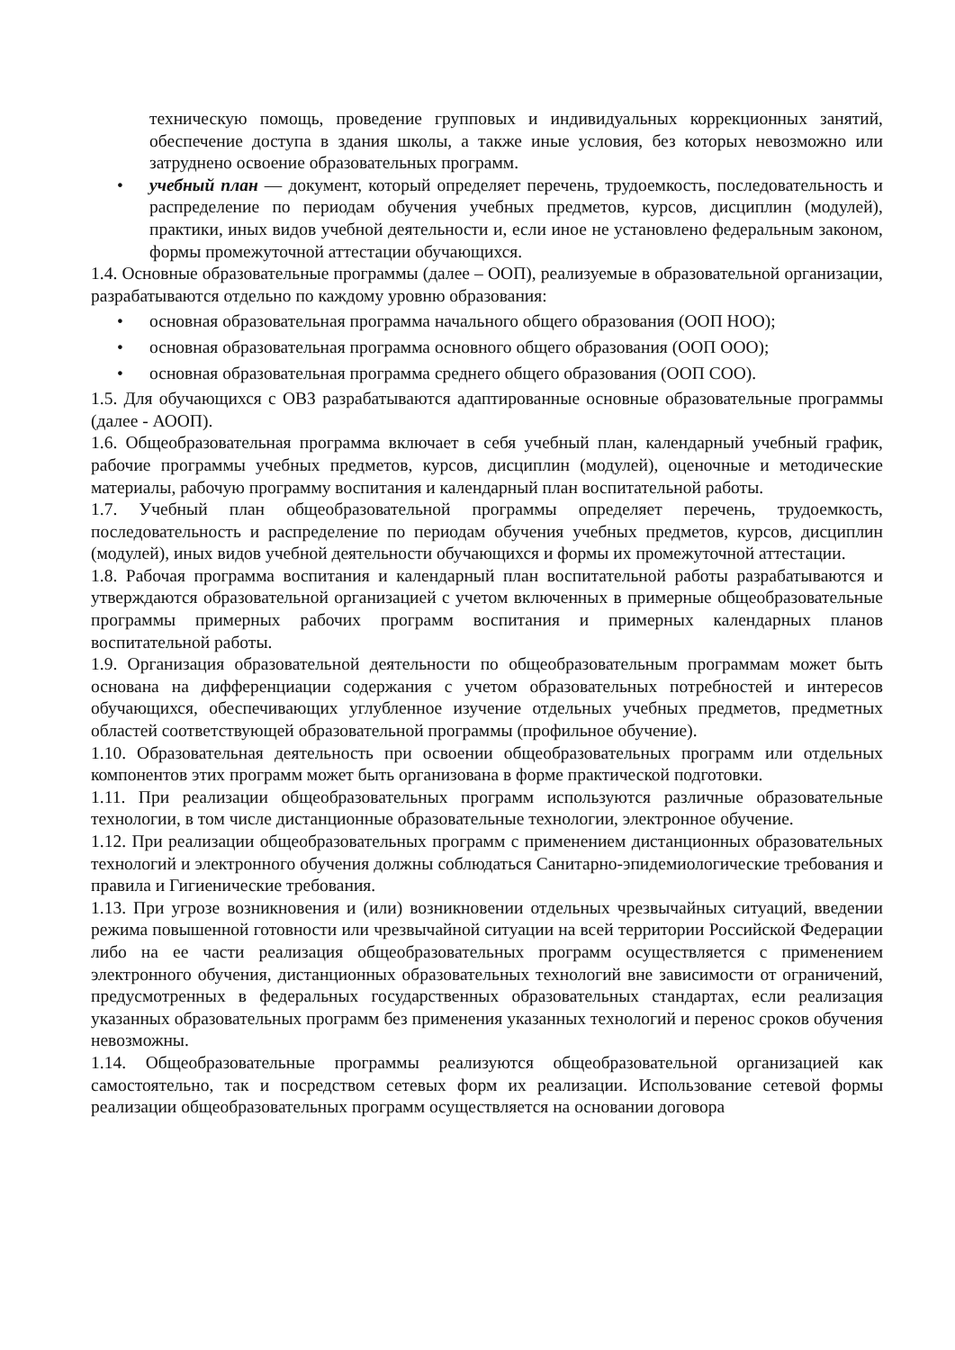техническую помощь, проведение групповых и индивидуальных коррекционных занятий, обеспечение доступа в здания школы, а также иные условия, без которых невозможно или затруднено освоение образовательных программ.
• учебный план — документ, который определяет перечень, трудоемкость, последовательность и распределение по периодам обучения учебных предметов, курсов, дисциплин (модулей), практики, иных видов учебной деятельности и, если иное не установлено федеральным законом, формы промежуточной аттестации обучающихся.
1.4. Основные образовательные программы (далее – ООП), реализуемые в образовательной организации, разрабатываются отдельно по каждому уровню образования:
• основная образовательная программа начального общего образования (ООП НОО);
• основная образовательная программа основного общего образования (ООП ООО);
• основная образовательная программа среднего общего образования (ООП СОО).
1.5. Для обучающихся с ОВЗ разрабатываются адаптированные основные образовательные программы (далее - АООП).
1.6. Общеобразовательная программа включает в себя учебный план, календарный учебный график, рабочие программы учебных предметов, курсов, дисциплин (модулей), оценочные и методические материалы, рабочую программу воспитания и календарный план воспитательной работы.
1.7. Учебный план общеобразовательной программы определяет перечень, трудоемкость, последовательность и распределение по периодам обучения учебных предметов, курсов, дисциплин (модулей), иных видов учебной деятельности обучающихся и формы их промежуточной аттестации.
1.8. Рабочая программа воспитания и календарный план воспитательной работы разрабатываются и утверждаются образовательной организацией с учетом включенных в примерные общеобразовательные программы примерных рабочих программ воспитания и примерных календарных планов воспитательной работы.
1.9. Организация образовательной деятельности по общеобразовательным программам может быть основана на дифференциации содержания с учетом образовательных потребностей и интересов обучающихся, обеспечивающих углубленное изучение отдельных учебных предметов, предметных областей соответствующей образовательной программы (профильное обучение).
1.10. Образовательная деятельность при освоении общеобразовательных программ или отдельных компонентов этих программ может быть организована в форме практической подготовки.
1.11. При реализации общеобразовательных программ используются различные образовательные технологии, в том числе дистанционные образовательные технологии, электронное обучение.
1.12. При реализации общеобразовательных программ с применением дистанционных образовательных технологий и электронного обучения должны соблюдаться Санитарно-эпидемиологические требования и правила и Гигиенические требования.
1.13. При угрозе возникновения и (или) возникновении отдельных чрезвычайных ситуаций, введении режима повышенной готовности или чрезвычайной ситуации на всей территории Российской Федерации либо на ее части реализация общеобразовательных программ осуществляется с применением электронного обучения, дистанционных образовательных технологий вне зависимости от ограничений, предусмотренных в федеральных государственных образовательных стандартах, если реализация указанных образовательных программ без применения указанных технологий и перенос сроков обучения невозможны.
1.14. Общеобразовательные программы реализуются общеобразовательной организацией как самостоятельно, так и посредством сетевых форм их реализации. Использование сетевой формы реализации общеобразовательных программ осуществляется на основании договора